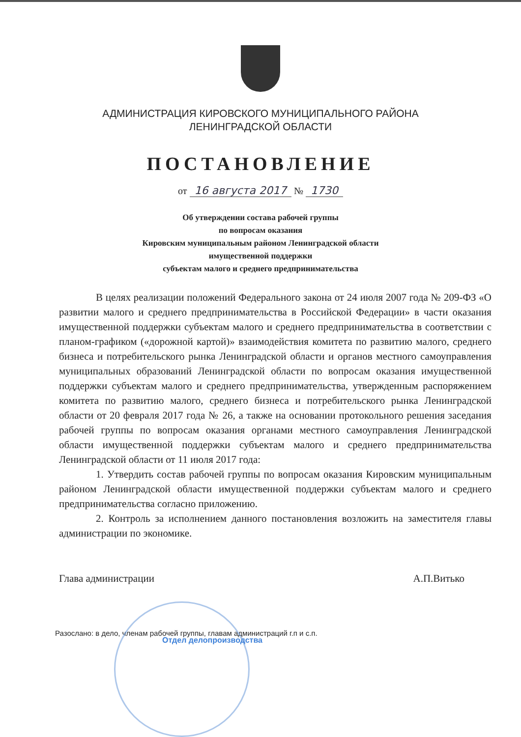АДМИНИСТРАЦИЯ КИРОВСКОГО МУНИЦИПАЛЬНОГО РАЙОНА
ЛЕНИНГРАДСКОЙ ОБЛАСТИ
ПОСТАНОВЛЕНИЕ
от 16 августа 2017 № 1730
Об утверждении состава рабочей группы
по вопросам оказания
Кировским муниципальным районом Ленинградской области
имущественной поддержки
субъектам малого и среднего предпринимательства
В целях реализации положений Федерального закона от 24 июля 2007 года № 209-ФЗ «О развитии малого и среднего предпринимательства в Российской Федерации» в части оказания имущественной поддержки субъектам малого и среднего предпринимательства в соответствии с планом-графиком («дорожной картой)» взаимодействия комитета по развитию малого, среднего бизнеса и потребительского рынка Ленинградской области и органов местного самоуправления муниципальных образований Ленинградской области по вопросам оказания имущественной поддержки субъектам малого и среднего предпринимательства, утвержденным распоряжением комитета по развитию малого, среднего бизнеса и потребительского рынка Ленинградской области от 20 февраля 2017 года № 26, а также на основании протокольного решения заседания рабочей группы по вопросам оказания органами местного самоуправления Ленинградской области имущественной поддержки субъектам малого и среднего предпринимательства Ленинградской области от 11 июля 2017 года:
1. Утвердить состав рабочей группы по вопросам оказания Кировским муниципальным районом Ленинградской области имущественной поддержки субъектам малого и среднего предпринимательства согласно приложению.
2. Контроль за исполнением данного постановления возложить на заместителя главы администрации по экономике.
Глава администрации А.П.Витько
Разослано: в дело, членам рабочей группы, главам администраций г.п и с.п.
Отдел делопроизводства